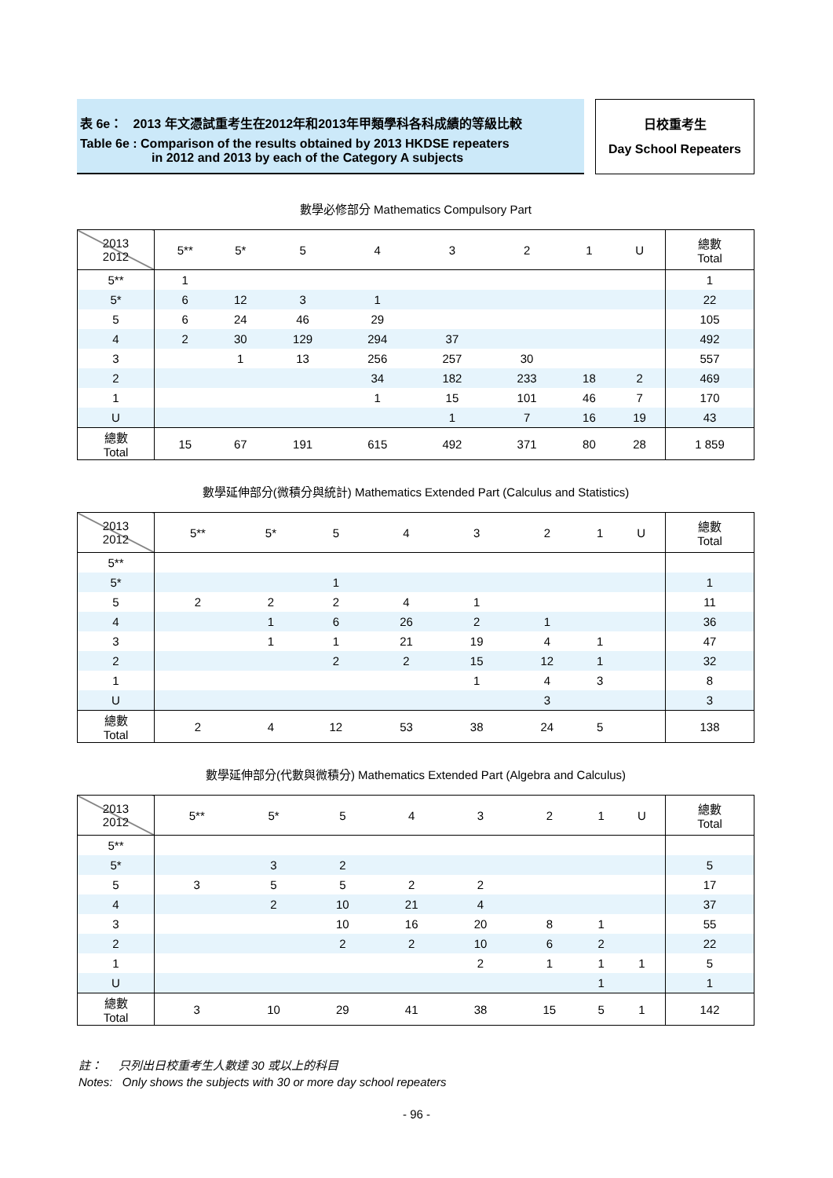表 6e： 2013 年文憑試重考生在2012年和2013年甲類學科各科成績的等級比較
Table 6e : Comparison of the results obtained by 2013 HKDSE repeaters
in 2012 and 2013 by each of the Category A subjects
日校重考生
Day School Repeaters
數學必修部分 Mathematics Compulsory Part
| 2013 2012 | 5** | 5* | 5 | 4 | 3 | 2 | 1 | U | 總數 Total |
| --- | --- | --- | --- | --- | --- | --- | --- | --- | --- |
| 5** | 1 | | | | | | | | 1 |
| 5* | 6 | 12 | 3 | 1 | | | | | 22 |
| 5 | 6 | 24 | 46 | 29 | | | | | 105 |
| 4 | 2 | 30 | 129 | 294 | 37 | | | | 492 |
| 3 | | 1 | 13 | 256 | 257 | 30 | | | 557 |
| 2 | | | | 34 | 182 | 233 | 18 | 2 | 469 |
| 1 | | | | 1 | 15 | 101 | 46 | 7 | 170 |
| U | | | | | 1 | 7 | 16 | 19 | 43 |
| 總數 Total | 15 | 67 | 191 | 615 | 492 | 371 | 80 | 28 | 1 859 |
數學延伸部分(微積分與統計) Mathematics Extended Part (Calculus and Statistics)
| 2013 2012 | 5** | 5* | 5 | 4 | 3 | 2 | 1 | U | 總數 Total |
| --- | --- | --- | --- | --- | --- | --- | --- | --- | --- |
| 5** | | | | | | | | | |
| 5* | | | 1 | | | | | | 1 |
| 5 | 2 | 2 | 2 | 4 | 1 | | | | 11 |
| 4 | | 1 | 6 | 26 | 2 | 1 | | | 36 |
| 3 | | 1 | 1 | 21 | 19 | 4 | 1 | | 47 |
| 2 | | | 2 | 2 | 15 | 12 | 1 | | 32 |
| 1 | | | | | 1 | 4 | 3 | | 8 |
| U | | | | | | 3 | | | 3 |
| 總數 Total | 2 | 4 | 12 | 53 | 38 | 24 | 5 | | 138 |
數學延伸部分(代數與微積分) Mathematics Extended Part (Algebra and Calculus)
| 2013 2012 | 5** | 5* | 5 | 4 | 3 | 2 | 1 | U | 總數 Total |
| --- | --- | --- | --- | --- | --- | --- | --- | --- | --- |
| 5** | | | | | | | | | |
| 5* | | 3 | 2 | | | | | | 5 |
| 5 | 3 | 5 | 5 | 2 | 2 | | | | 17 |
| 4 | | 2 | 10 | 21 | 4 | | | | 37 |
| 3 | | | 10 | 16 | 20 | 8 | 1 | | 55 |
| 2 | | | 2 | 2 | 10 | 6 | 2 | | 22 |
| 1 | | | | | 2 | 1 | 1 | 1 | 5 |
| U | | | | | | | 1 | | 1 |
| 總數 Total | 3 | 10 | 29 | 41 | 38 | 15 | 5 | 1 | 142 |
註： 只列出日校重考生人數達 30 或以上的科目
Notes: Only shows the subjects with 30 or more day school repeaters
- 96 -